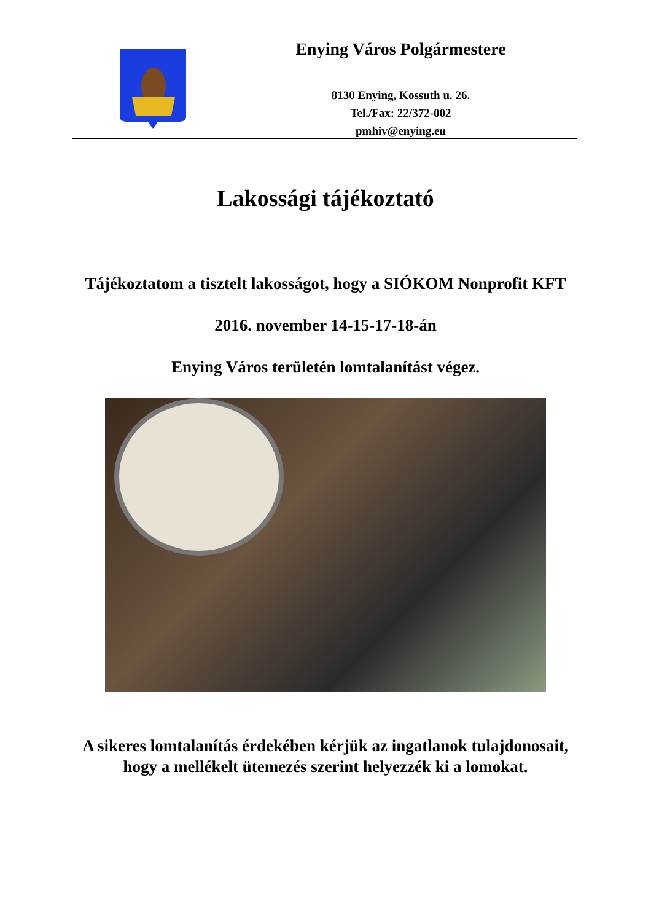Enying Város Polgármestere
8130 Enying, Kossuth u. 26.
Tel./Fax: 22/372-002
pmhiv@enying.eu
Lakossági tájékoztató
Tájékoztatom a tisztelt lakosságot, hogy a SIÓKOM Nonprofit KFT
2016. november 14-15-17-18-án
Enying Város területén lomtalanítást végez.
A sikeres lomtalanítás érdekében kérjük az ingatlanok tulajdonosait, hogy a mellékelt ütemezés szerint helyezzék ki a lomokat.